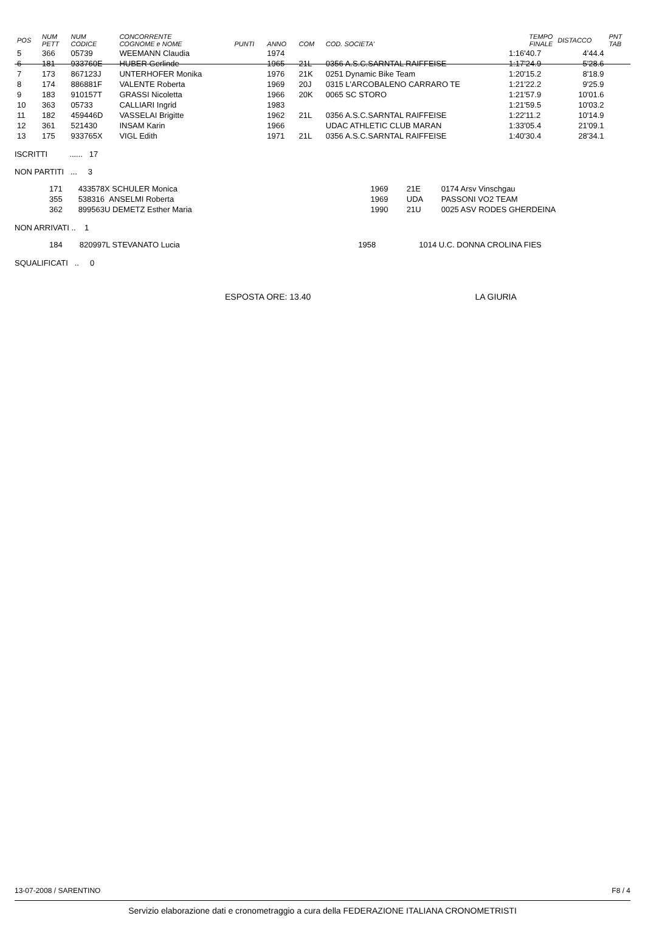| POS | NUM PETT | NUM CODICE | CONCORRENTE COGNOME e NOME | PUNTI | ANNO | COM | COD. SOCIETA' | TEMPO FINALE | DISTACCO | PNT TAB |
| --- | --- | --- | --- | --- | --- | --- | --- | --- | --- | --- |
| 5 | 366 | 05739 | WEEMANN Claudia | | 1974 | | | 1:16'40.7 | 4'44.4 | |
| 6 | 181 | 933760E | HUBER Gerlinde | | 1965 | 21L | 0356 A.S.C.SARNTAL RAIFFEISE | 1:17'24.9 | 5'28.6 | |
| 7 | 173 | 867123J | UNTERHOFER Monika | | 1976 | 21K | 0251 Dynamic Bike Team | 1:20'15.2 | 8'18.9 | |
| 8 | 174 | 886881F | VALENTE Roberta | | 1969 | 20J | 0315 L'ARCOBALENO CARRARO TE | 1:21'22.2 | 9'25.9 | |
| 9 | 183 | 910157T | GRASSI Nicoletta | | 1966 | 20K | 0065 SC STORO | 1:21'57.9 | 10'01.6 | |
| 10 | 363 | 05733 | CALLIARI Ingrid | | 1983 | | | 1:21'59.5 | 10'03.2 | |
| 11 | 182 | 459446D | VASSELAI Brigitte | | 1962 | 21L | 0356 A.S.C.SARNTAL RAIFFEISE | 1:22'11.2 | 10'14.9 | |
| 12 | 361 | 521430 | INSAM Karin | | 1966 | | UDAC ATHLETIC CLUB MARAN | 1:33'05.4 | 21'09.1 | |
| 13 | 175 | 933765X | VIGL Edith | | 1971 | 21L | 0356 A.S.C.SARNTAL RAIFFEISE | 1:40'30.4 | 28'34.1 | |
ISCRITTI ...... 17
NON PARTITI ... 3
| | 171 | 433578X SCHULER Monica | | 1969 | 21E | 0174 Arsv Vinschgau |
| | 355 | 538316 ANSELMI Roberta | | 1969 | UDA | PASSONI VO2 TEAM |
| | 362 | 899563U DEMETZ Esther Maria | | 1990 | 21U | 0025 ASV RODES GHERDEINA |
NON ARRIVATI .. 1
| | 184 | 820997L STEVANATO Lucia | | 1958 | | 1014 U.C. DONNA CROLINA FIES |
SQUALIFICATI .. 0
ESPOSTA ORE: 13.40 LA GIURIA
13-07-2008 / SARENTINO F8 / 4
Servizio elaborazione dati e cronometraggio a cura della FEDERAZIONE ITALIANA CRONOMETRISTI